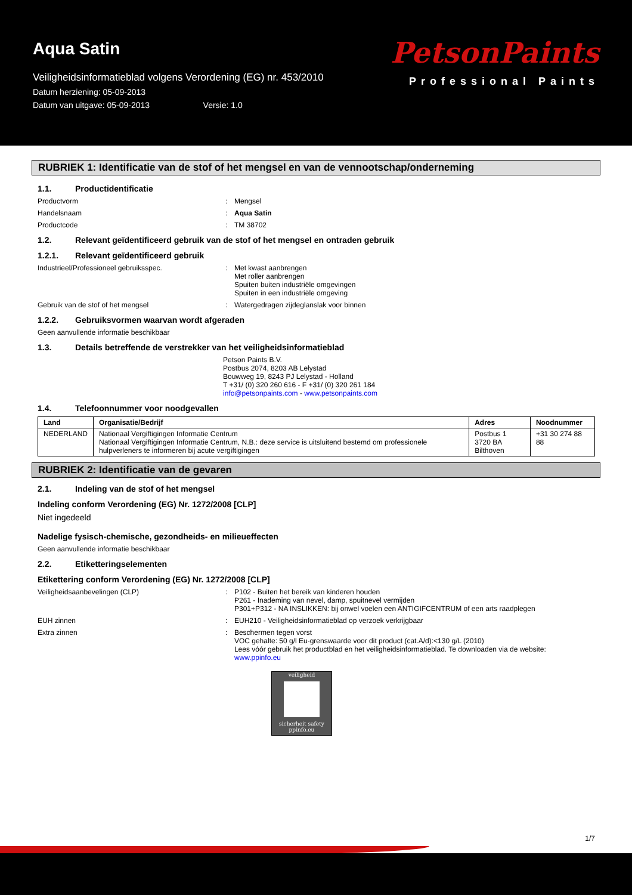Aqua Satin
Veiligheidsinformatieblad volgens Verordening (EG) nr. 453/2010
Datum herziening: 05-09-2013
Datum van uitgave: 05-09-2013 Versie: 1.0
PetsonPaints
Professional Paints
RUBRIEK 1: Identificatie van de stof of het mengsel en van de vennootschap/onderneming
1.1. Productidentificatie
Productvorm : Mengsel
Handelsnaam : Aqua Satin
Productcode : TM 38702
1.2. Relevant geïdentificeerd gebruik van de stof of het mengsel en ontraden gebruik
1.2.1. Relevant geïdentificeerd gebruik
Industrieel/Professioneel gebruiksspec. : Met kwast aanbrengen
Met roller aanbrengen
Spuiten buiten industriële omgevingen
Spuiten in een industriële omgeving
Gebruik van de stof of het mengsel : Watergedragen zijdeglanslak voor binnen
1.2.2. Gebruiksvormen waarvan wordt afgeraden
Geen aanvullende informatie beschikbaar
1.3. Details betreffende de verstrekker van het veiligheidsinformatieblad
Petson Paints B.V.
Postbus 2074, 8203 AB Lelystad
Bouwweg 19, 8243 PJ Lelystad - Holland
T +31/ (0) 320 260 616 - F +31/ (0) 320 261 184
info@petsonpaints.com - www.petsonpaints.com
1.4. Telefoonnummer voor noodgevallen
| Land | Organisatie/Bedrijf | Adres | Noodnummer |
| --- | --- | --- | --- |
| NEDERLAND | Nationaal Vergiftigingen Informatie Centrum Nationaal Vergiftigingen Informatie Centrum, N.B.: deze service is uitsluitend bestemd om professionele hulpverleners te informeren bij acute vergiftigingen | Postbus 1 3720 BA Bilthoven | +31 30 274 88 88 |
RUBRIEK 2: Identificatie van de gevaren
2.1. Indeling van de stof of het mengsel
Indeling conform Verordening (EG) Nr. 1272/2008 [CLP]
Niet ingedeeld
Nadelige fysisch-chemische, gezondheids- en milieueffecten
Geen aanvullende informatie beschikbaar
2.2. Etiketteringselementen
Etikettering conform Verordening (EG) Nr. 1272/2008 [CLP]
Veiligheidsaanbevelingen (CLP) : P102 - Buiten het bereik van kinderen houden
P261 - Inademing van nevel, damp, spuitnevel vermijden
P301+P312 - NA INSLIKKEN: bij onwel voelen een ANTIGIFCENTRUM of een arts raadplegen
EUH zinnen : EUH210 - Veiligheidsinformatieblad op verzoek verkrijgbaar
Extra zinnen : Beschermen tegen vorst
VOC gehalte: 50 g/l Eu-grenswaarde voor dit product (cat.A/d):<130 g/L (2010)
Lees vóór gebruik het productblad en het veiligheidsinformatieblad. Te downloaden via de website: www.ppinfo.eu
veiligheid
sicherheit safety
ppinfo.eu
1/7